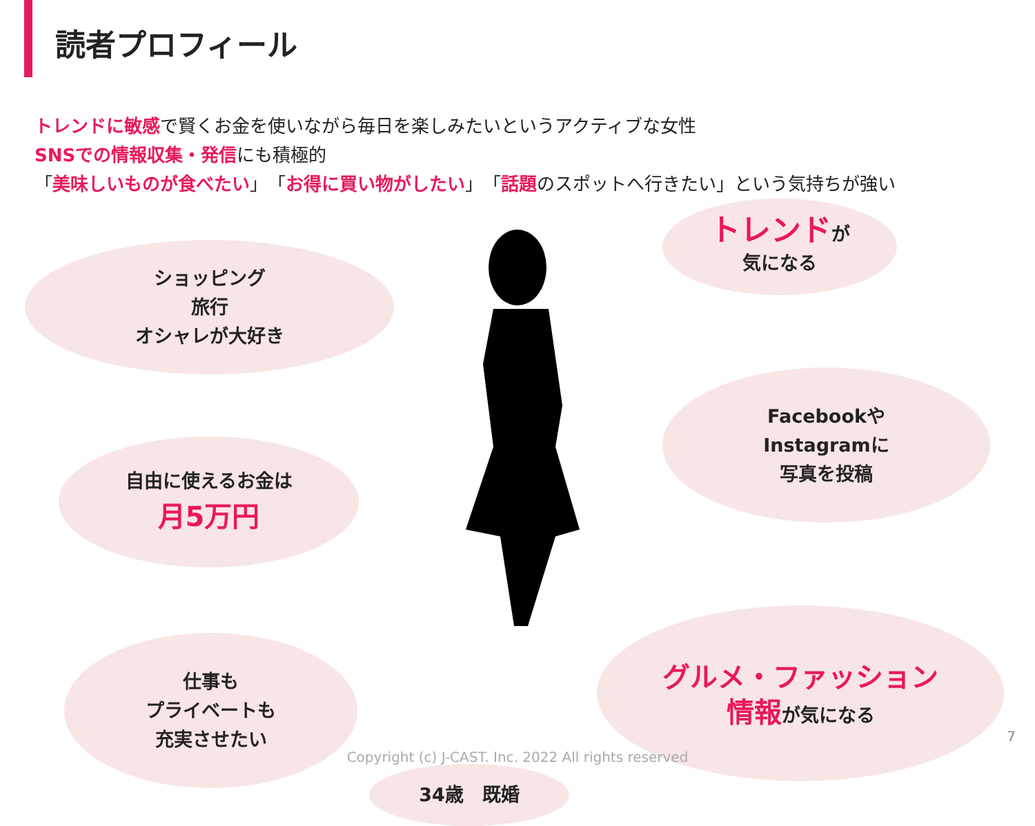読者プロフィール
トレンドに敏感で賢くお金を使いながら毎日を楽しみたいというアクティブな女性
SNSでの情報収集・発信にも積極的
「美味しいものが食べたい」「お得に買い物がしたい」「話題のスポットへ行きたい」という気持ちが強い
ショッピング
旅行
オシャレが大好き
トレンドが
気になる
Facebookや
Instagramに
写真を投稿
自由に使えるお金は
月5万円
仕事も
プライベートも
充実させたい
34歳　既婚
グルメ・ファッション
情報が気になる
7
Copyright (c) J-CAST. Inc. 2022 All rights reserved